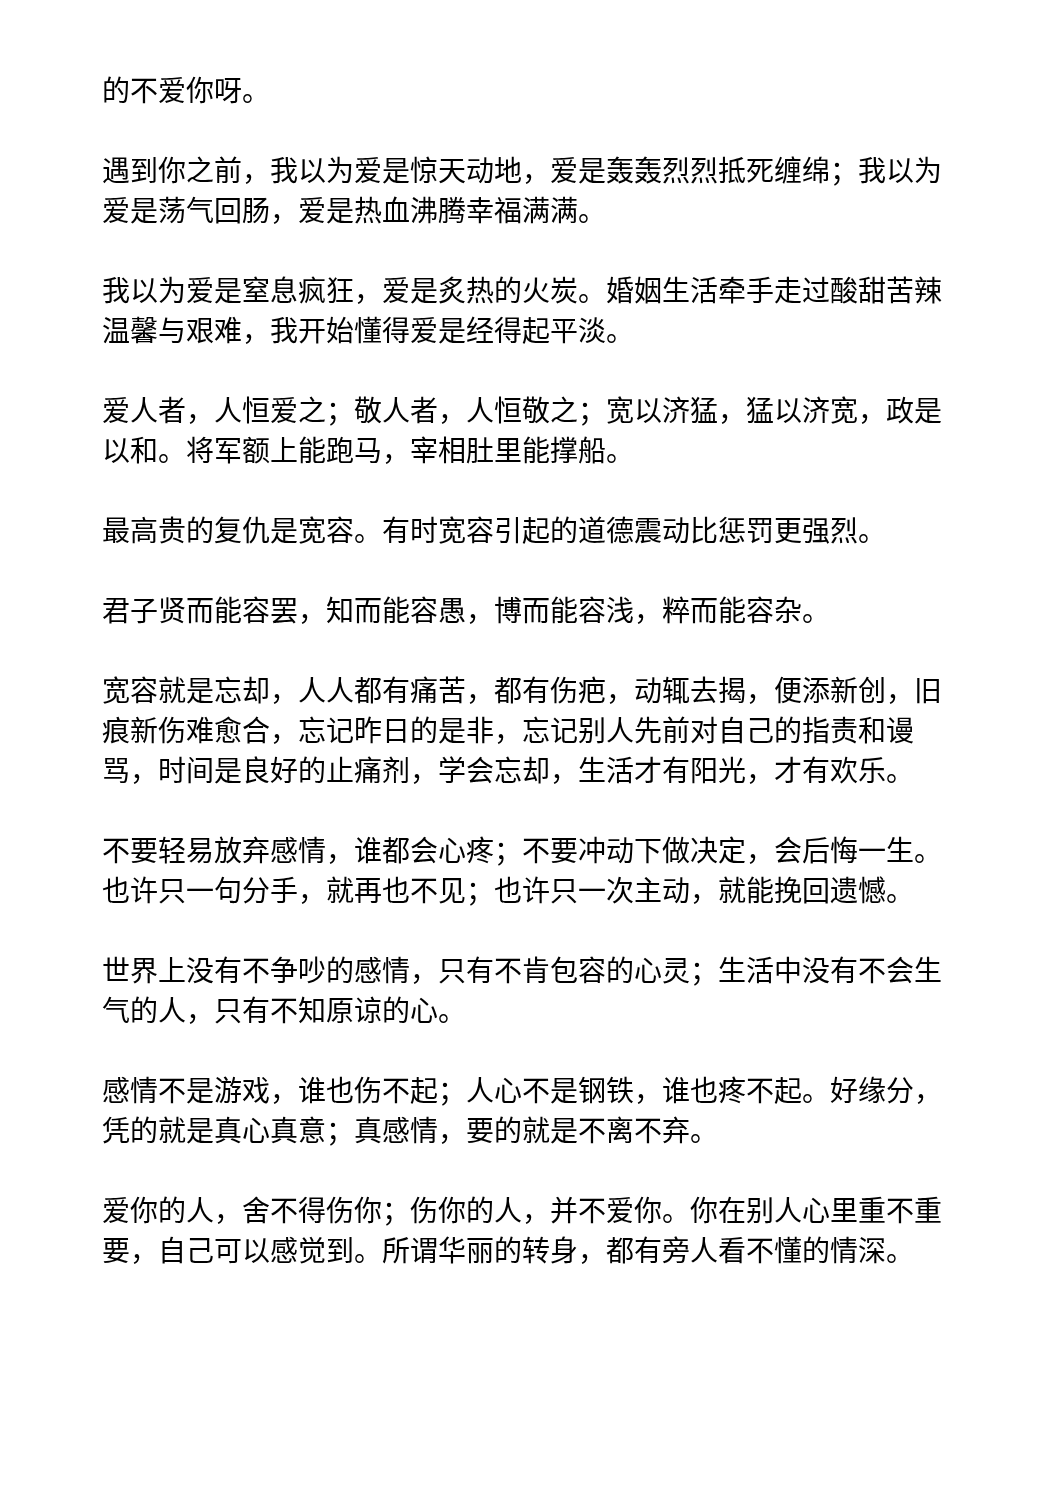的不爱你呀。
遇到你之前，我以为爱是惊天动地，爱是轰轰烈烈抵死缠绵；我以为爱是荡气回肠，爱是热血沸腾幸福满满。
我以为爱是窒息疯狂，爱是炙热的火炭。婚姻生活牵手走过酸甜苦辣温馨与艰难，我开始懂得爱是经得起平淡。
爱人者，人恒爱之；敬人者，人恒敬之；宽以济猛，猛以济宽，政是以和。将军额上能跑马，宰相肚里能撑船。
最高贵的复仇是宽容。有时宽容引起的道德震动比惩罚更强烈。
君子贤而能容罢，知而能容愚，博而能容浅，粹而能容杂。
宽容就是忘却，人人都有痛苦，都有伤疤，动辄去揭，便添新创，旧痕新伤难愈合，忘记昨日的是非，忘记别人先前对自己的指责和谩骂，时间是良好的止痛剂，学会忘却，生活才有阳光，才有欢乐。
不要轻易放弃感情，谁都会心疼；不要冲动下做决定，会后悔一生。也许只一句分手，就再也不见；也许只一次主动，就能挽回遗憾。
世界上没有不争吵的感情，只有不肯包容的心灵；生活中没有不会生气的人，只有不知原谅的心。
感情不是游戏，谁也伤不起；人心不是钢铁，谁也疼不起。好缘分，凭的就是真心真意；真感情，要的就是不离不弃。
爱你的人，舍不得伤你；伤你的人，并不爱你。你在别人心里重不重要，自己可以感觉到。所谓华丽的转身，都有旁人看不懂的情深。